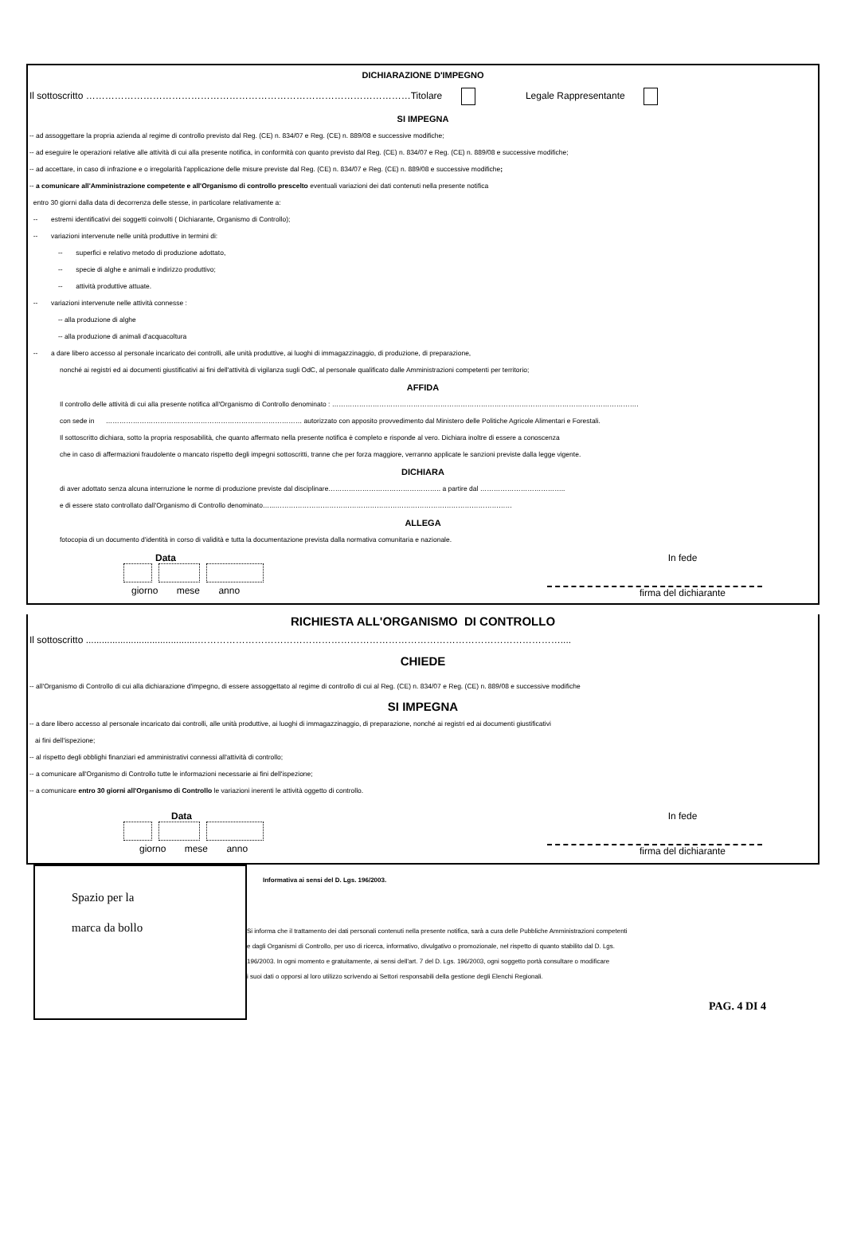DICHIARAZIONE D'IMPEGNO
Il sottoscritto …………………………………………………………………………………………Titolare Legale Rappresentante
SI IMPEGNA
-- ad assoggettare la propria azienda al regime di controllo previsto dal Reg. (CE) n. 834/07 e Reg. (CE) n. 889/08 e successive modifiche;
-- ad eseguire le operazioni relative alle attività di cui alla presente notifica, in conformità con quanto previsto dal Reg. (CE) n. 834/07 e Reg. (CE) n. 889/08 e successive modifiche;
-- ad accettare, in caso di infrazione e o irregolarità l'applicazione delle misure previste dal Reg. (CE) n. 834/07 e Reg. (CE) n. 889/08 e successive modifiche;
-- a comunicare all'Amministrazione competente e all'Organismo di controllo prescelto eventuali variazioni dei dati contenuti nella presente notifica
entro 30 giorni dalla data di decorrenza delle stesse, in particolare relativamente a:
-- estremi identificativi dei soggetti coinvolti ( Dichiarante, Organismo di Controllo);
-- variazioni intervenute nelle unità produttive in termini di:
-- superfici e relativo metodo di produzione adottato,
-- specie di alghe e animali e indirizzo produttivo;
-- attività produttive attuate.
-- variazioni intervenute nelle attività connesse :
-- alla produzione di alghe
-- alla produzione di animali d'acquacoltura
-- a dare libero accesso al personale incaricato dei controlli, alle unità produttive, ai luoghi di immagazzinaggio, di produzione, di preparazione,
nonché ai registri ed ai documenti giustificativi ai fini dell'attività di vigilanza sugli OdC, al personale qualificato dalle Amministrazioni competenti per territorio;
AFFIDA
Il controllo delle attività di cui alla presente notifica all'Organismo di Controllo denominato : ……………………………………………………………………………………………………………………….
con sede in …………………………………………………………………………… autorizzato con apposito provvedimento dal Ministero delle Politiche Agricole Alimentari e Forestali.
Il sottoscritto dichiara, sotto la propria resposabilità, che quanto affermato nella presente notifica è completo e risponde al vero. Dichiara inoltre di essere a conoscenza
che in caso di affermazioni fraudolente o mancato rispetto degli impegni sottoscritti, tranne che per forza maggiore, verranno applicate le sanzioni previste dalla legge vigente.
DICHIARA
di aver adottato senza alcuna interruzione le norme di produzione previste dal disciplinare………………………………………….. a partire dal ………………………………..
e di essere stato controllato dall'Organismo di Controllo denominato…...……………………………………………………………………………………………
ALLEGA
fotocopia di un documento d'identità in corso di validità e tutta la documentazione prevista dalla normativa comunitaria e nazionale.
Data
giorno mese anno
In fede
firma del dichiarante
RICHIESTA ALL'ORGANISMO DI CONTROLLO
Il sottoscritto ..........................................……………………………………………………………………………………………………....
CHIEDE
-- all'Organismo di Controllo di cui alla dichiarazione d'impegno, di essere assoggettato al regime di controllo di cui al Reg. (CE) n. 834/07 e Reg. (CE) n. 889/08 e successive modifiche
SI IMPEGNA
-- a dare libero accesso al personale incaricato dai controlli, alle unità produttive, ai luoghi di immagazzinaggio, di preparazione, nonché ai registri ed ai documenti giustificativi
ai fini dell'ispezione;
-- al rispetto degli obblighi finanziari ed amministrativi connessi all'attività di controllo;
-- a comunicare all'Organismo di Controllo tutte le informazioni necessarie ai fini dell'ispezione;
-- a comunicare entro 30 giorni all'Organismo di Controllo le variazioni inerenti le attività oggetto di controllo.
Data
giorno mese anno
In fede
firma del dichiarante
Spazio per la
marca da bollo
Informativa ai sensi del D. Lgs. 196/2003.
Si informa che il trattamento dei dati personali contenuti nella presente notifica, sarà a cura delle Pubbliche Amministrazioni competenti
e dagli Organismi di Controllo, per uso di ricerca, informativo, divulgativo o promozionale, nel rispetto di quanto stabilito dal D. Lgs.
196/2003. In ogni momento e gratuitamente, ai sensi dell'art. 7 del D. Lgs. 196/2003, ogni soggetto portà consultare o modificare
i suoi dati o opporsi al loro utilizzo scrivendo ai Settori responsabili della gestione degli Elenchi Regionali.
PAG. 4 DI 4